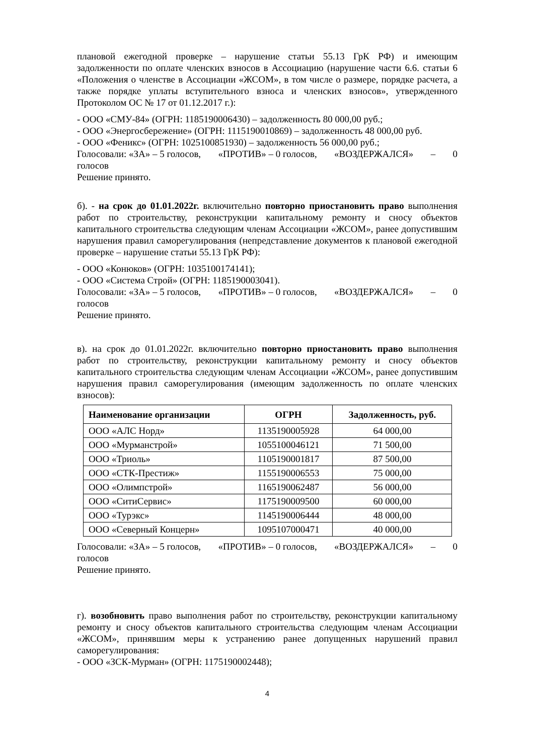плановой ежегодной проверке – нарушение статьи 55.13 ГрК РФ) и имеющим задолженности по оплате членских взносов в Ассоциацию (нарушение части 6.6. статьи 6 «Положения о членстве в Ассоциации «ЖСОМ», в том числе о размере, порядке расчета, а также порядке уплаты вступительного взноса и членских взносов», утвержденного Протоколом ОС № 17 от 01.12.2017 г.):
- ООО «СМУ-84» (ОГРН: 1185190006430) – задолженность 80 000,00 руб.;
- ООО «Энергосбережение» (ОГРН: 1115190010869) – задолженность 48 000,00 руб.
- ООО «Феникс» (ОГРН: 1025100851930) – задолженность 56 000,00 руб.;
Голосовали: «ЗА» – 5 голосов, «ПРОТИВ» – 0 голосов, «ВОЗДЕРЖАЛСЯ» – 0
голосов
Решение принято.
б). - на срок до 01.01.2022г. включительно повторно приостановить право выполнения работ по строительству, реконструкции капитальному ремонту и сносу объектов капитального строительства следующим членам Ассоциации «ЖСОМ», ранее допустившим нарушения правил саморегулирования (непредставление документов к плановой ежегодной проверке – нарушение статьи 55.13 ГрК РФ):
- ООО «Конюков» (ОГРН: 1035100174141);
- ООО «Система Строй» (ОГРН: 1185190003041).
Голосовали: «ЗА» – 5 голосов, «ПРОТИВ» – 0 голосов, «ВОЗДЕРЖАЛСЯ» – 0
голосов
Решение принято.
в). на срок до 01.01.2022г. включительно повторно приостановить право выполнения работ по строительству, реконструкции капитальному ремонту и сносу объектов капитального строительства следующим членам Ассоциации «ЖСОМ», ранее допустившим нарушения правил саморегулирования (имеющим задолженность по оплате членских взносов):
| Наименование организации | ОГРН | Задолженность, руб. |
| --- | --- | --- |
| ООО «АЛС Норд» | 1135190005928 | 64 000,00 |
| ООО «Мурманстрой» | 1055100046121 | 71 500,00 |
| ООО «Триоль» | 1105190001817 | 87 500,00 |
| ООО «СТК-Престиж» | 1155190006553 | 75 000,00 |
| ООО «Олимпстрой» | 1165190062487 | 56 000,00 |
| ООО «СитиСервис» | 1175190009500 | 60 000,00 |
| ООО «Турэкс» | 1145190006444 | 48 000,00 |
| ООО «Северный Концерн» | 1095107000471 | 40 000,00 |
Голосовали: «ЗА» – 5 голосов, «ПРОТИВ» – 0 голосов, «ВОЗДЕРЖАЛСЯ» – 0
голосов
Решение принято.
г). возобновить право выполнения работ по строительству, реконструкции капитальному ремонту и сносу объектов капитального строительства следующим членам Ассоциации «ЖСОМ», принявшим меры к устранению ранее допущенных нарушений правил саморегулирования:
- ООО «ЗСК-Мурман» (ОГРН: 1175190002448);
4